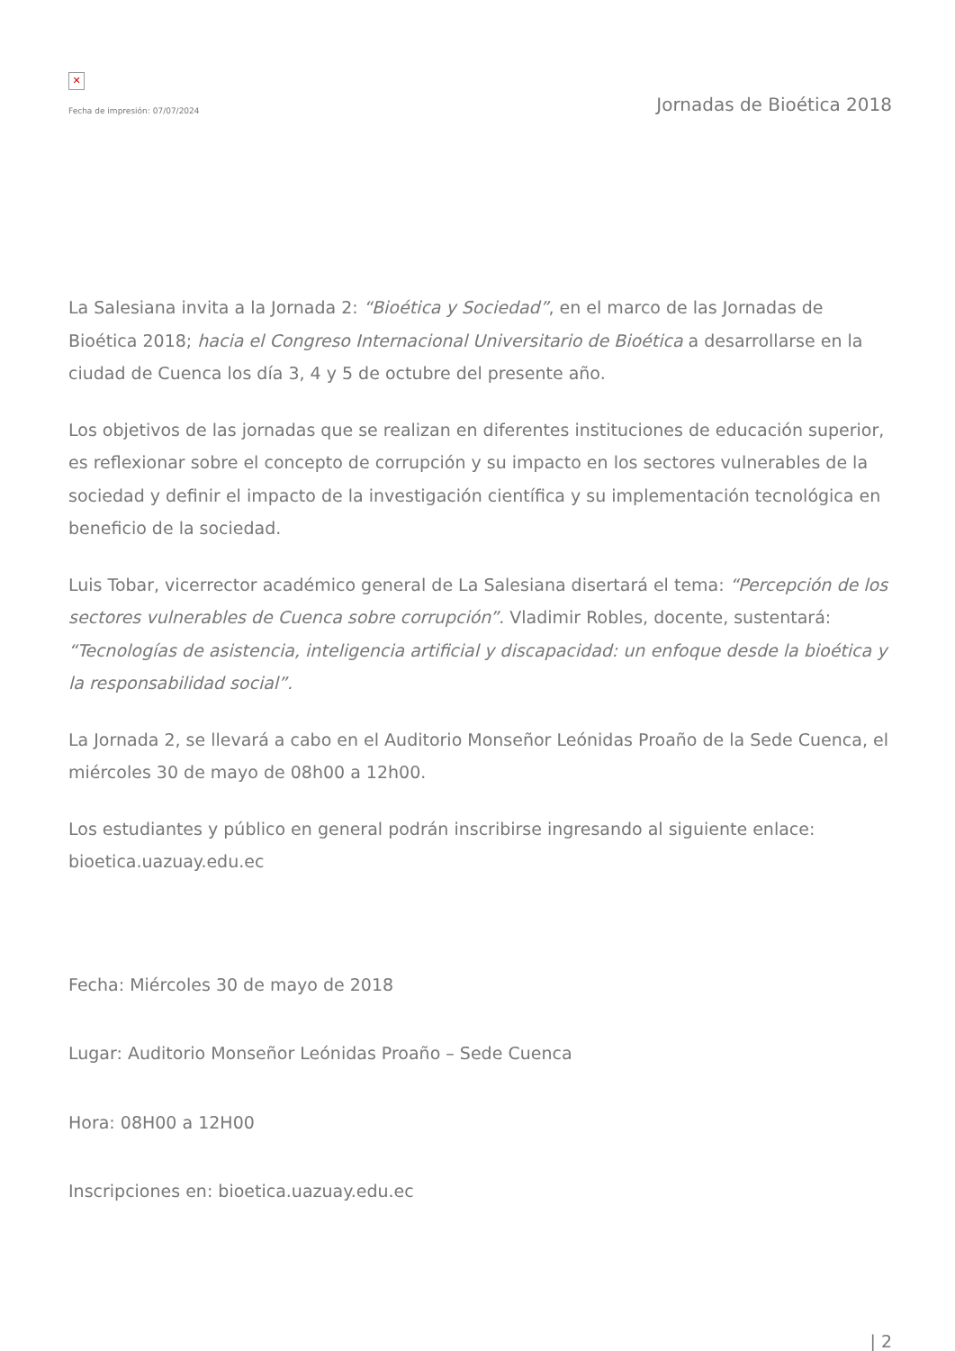✕
Fecha de impresión: 07/07/2024
Jornadas de Bioética 2018
La Salesiana invita a la Jornada 2: “Bioética y Sociedad”, en el marco de las Jornadas de Bioética 2018; hacia el Congreso Internacional Universitario de Bioética a desarrollarse en la ciudad de Cuenca los día 3, 4 y 5 de octubre del presente año.
Los objetivos de las jornadas que se realizan en diferentes instituciones de educación superior, es reflexionar sobre el concepto de corrupción y su impacto en los sectores vulnerables de la sociedad y definir el impacto de la investigación científica y su implementación tecnológica en beneficio de la sociedad.
Luis Tobar, vicerrector académico general de La Salesiana disertará el tema: “Percepción de los sectores vulnerables de Cuenca sobre corrupción”. Vladimir Robles, docente, sustentará: “Tecnologías de asistencia, inteligencia artificial y discapacidad: un enfoque desde la bioética y la responsabilidad social”.
La Jornada 2, se llevará a cabo en el Auditorio Monseñor Leónidas Proaño de la Sede Cuenca, el miércoles 30 de mayo de 08h00 a 12h00.
Los estudiantes y público en general podrán inscribirse ingresando al siguiente enlace: bioetica.uazuay.edu.ec
Fecha: Miércoles 30 de mayo de 2018
Lugar: Auditorio Monseñor Leónidas Proaño – Sede Cuenca
Hora: 08H00 a 12H00
Inscripciones en: bioetica.uazuay.edu.ec
| 2